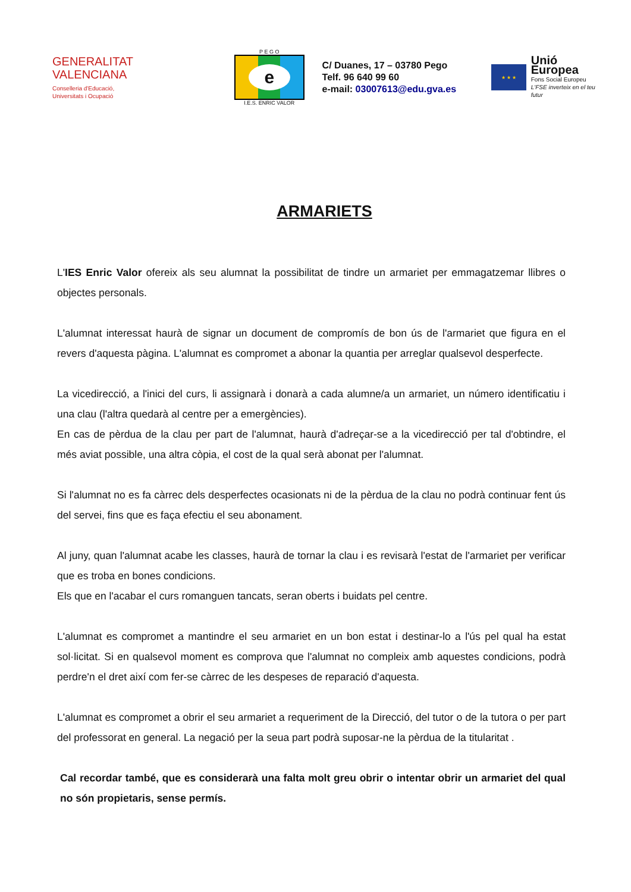GENERALITAT
VALENCIANA
Conselleria d'Educació,
Universitats i Ocupació
P E G O
e
I.E.S. ENRIC VALOR
C/ Duanes, 17 – 03780 Pego
Telf. 96 640 99 60
e-mail: 03007613@edu.gva.es
★ ★ ★
Unió Europea
Fons Social Europeu
L'FSE inverteix en el teu futur
ARMARIETS
L'IES Enric Valor ofereix als seu alumnat la possibilitat de tindre un armariet per emmagatzemar llibres o objectes personals.
L'alumnat interessat haurà de signar un document de compromís de bon ús de l'armariet que figura en el revers d'aquesta pàgina. L'alumnat es compromet a abonar la quantia per arreglar qualsevol desperfecte.
La vicedirecció, a l'inici del curs, li assignarà i donarà a cada alumne/a un armariet, un número identificatiu i una clau (l'altra quedarà al centre per a emergències).
En cas de pèrdua de la clau per part de l'alumnat, haurà d'adreçar-se a la vicedirecció per tal d'obtindre, el més aviat possible, una altra còpia, el cost de la qual serà abonat per l'alumnat.
Si l'alumnat no es fa càrrec dels desperfectes ocasionats ni de la pèrdua de la clau no podrà continuar fent ús del servei, fins que es faça efectiu el seu abonament.
Al juny, quan l'alumnat acabe les classes, haurà de tornar la clau i es revisarà l'estat de l'armariet per verificar que es troba en bones condicions.
Els que en l'acabar el curs romanguen tancats, seran oberts i buidats pel centre.
L'alumnat es compromet a mantindre el seu armariet en un bon estat i destinar-lo a l'ús pel qual ha estat sol·licitat. Si en qualsevol moment es comprova que l'alumnat no compleix amb aquestes condicions, podrà perdre'n el dret així com fer-se càrrec de les despeses de reparació d'aquesta.
L'alumnat es compromet a obrir el seu armariet a requeriment de la Direcció, del tutor o de la tutora o per part del professorat en general. La negació per la seua part podrà suposar-ne la pèrdua de la titularitat .
Cal recordar també, que es considerarà una falta molt greu obrir o intentar obrir un armariet del qual no són propietaris, sense permís.